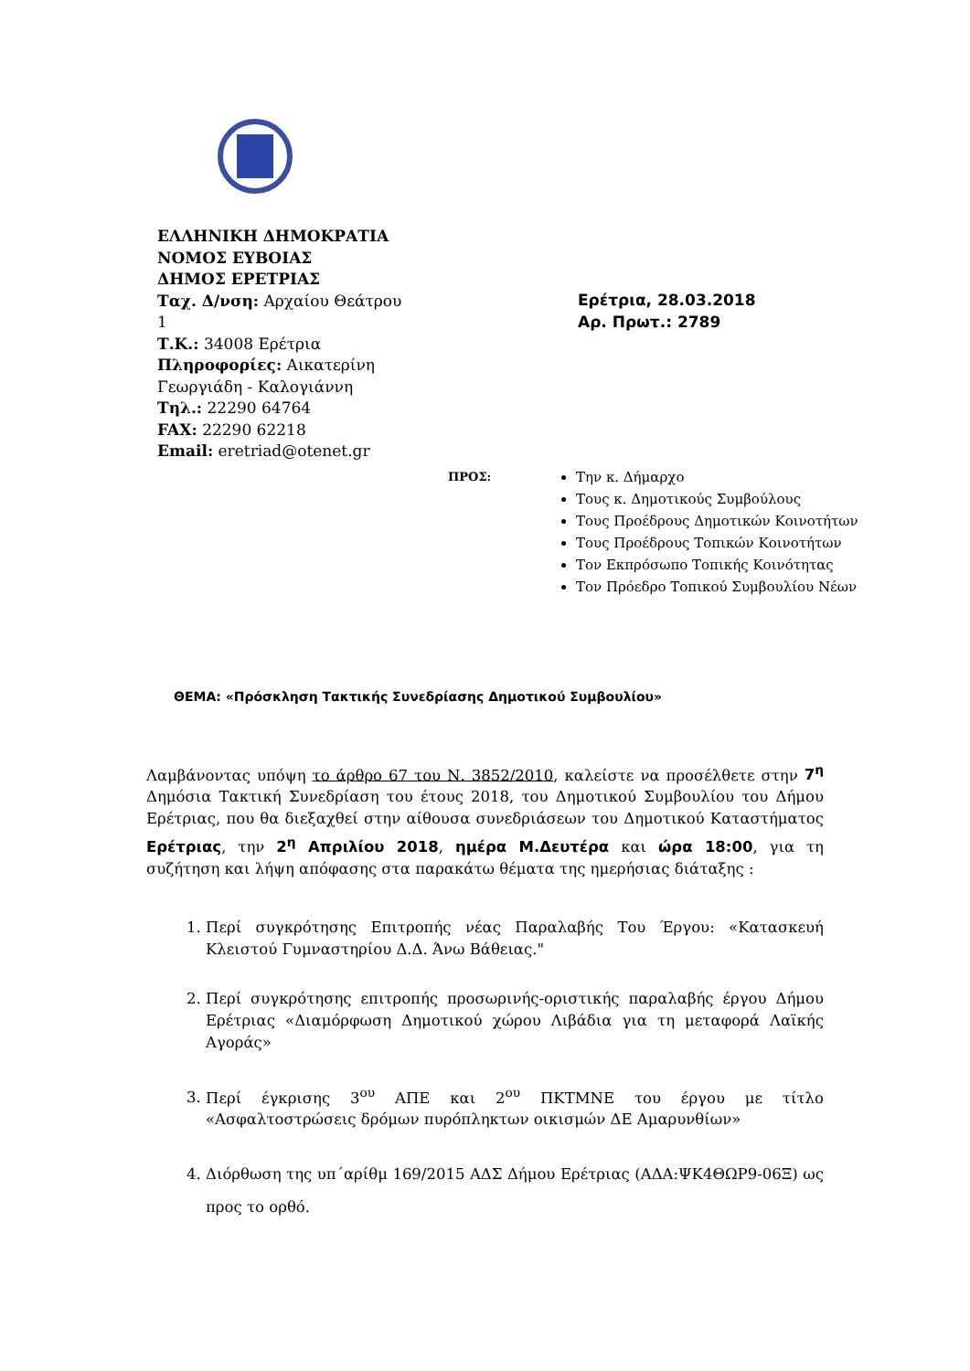ΕΛΛΗΝΙΚΗ ΔΗΜΟΚΡΑΤΙΑ
ΝΟΜΟΣ ΕΥΒΟΙΑΣ
ΔΗΜΟΣ ΕΡΕΤΡΙΑΣ
Ταχ. Δ/νση: Αρχαίου Θεάτρου 1
Τ.Κ.: 34008 Ερέτρια
Πληροφορίες: Αικατερίνη Γεωργιάδη - Καλογιάννη
Τηλ.: 22290 64764
FAX: 22290 62218
Email: eretriad@otenet.gr
Ερέτρια, 28.03.2018
Αρ. Πρωτ.: 2789
ΠΡΟΣ:
Την κ. Δήμαρχο
Τους κ. Δημοτικούς Συμβούλους
Τους Προέδρους Δημοτικών Κοινοτήτων
Τους Προέδρους Τοπικών Κοινοτήτων
Τον Εκπρόσωπο Τοπικής Κοινότητας
Τον Πρόεδρο Τοπικού Συμβουλίου Νέων
ΘΕΜΑ: «Πρόσκληση Τακτικής Συνεδρίασης Δημοτικού Συμβουλίου»
Λαμβάνοντας υπόψη το άρθρο 67 του Ν. 3852/2010, καλείστε να προσέλθετε στην 7<sup>η</sup> Δημόσια Τακτική Συνεδρίαση του έτους 2018, του Δημοτικού Συμβουλίου του Δήμου Ερέτριας, που θα διεξαχθεί στην αίθουσα συνεδριάσεων του Δημοτικού Καταστήματος Ερέτριας, την 2<sup>η</sup> Απριλίου 2018, ημέρα Μ.Δευτέρα και ώρα 18:00, για τη συζήτηση και λήψη απόφασης στα παρακάτω θέματα της ημερήσιας διάταξης :
1. Περί συγκρότησης Επιτροπής νέας Παραλαβής Του Έργου: «Κατασκευή Κλειστού Γυμναστηρίου Δ.Δ. Άνω Βάθειας."
2. Περί συγκρότησης επιτροπής προσωρινής-οριστικής παραλαβής έργου Δήμου Ερέτριας «Διαμόρφωση Δημοτικού χώρου Λιβάδια για τη μεταφορά Λαϊκής Αγοράς»
3. Περί έγκρισης 3<sup>ου</sup> ΑΠΕ και 2<sup>ου</sup> ΠΚΤΜΝΕ του έργου με τίτλο «Ασφαλτοστρώσεις δρόμων πυρόπληκτων οικισμών ΔΕ Αμαρυνθίων»
4. Διόρθωση της υπ΄αρίθμ 169/2015 ΑΔΣ Δήμου Ερέτριας (ΑΔΑ:ΨΚ4ΘΩΡ9-06Ξ) ως προς το ορθό.